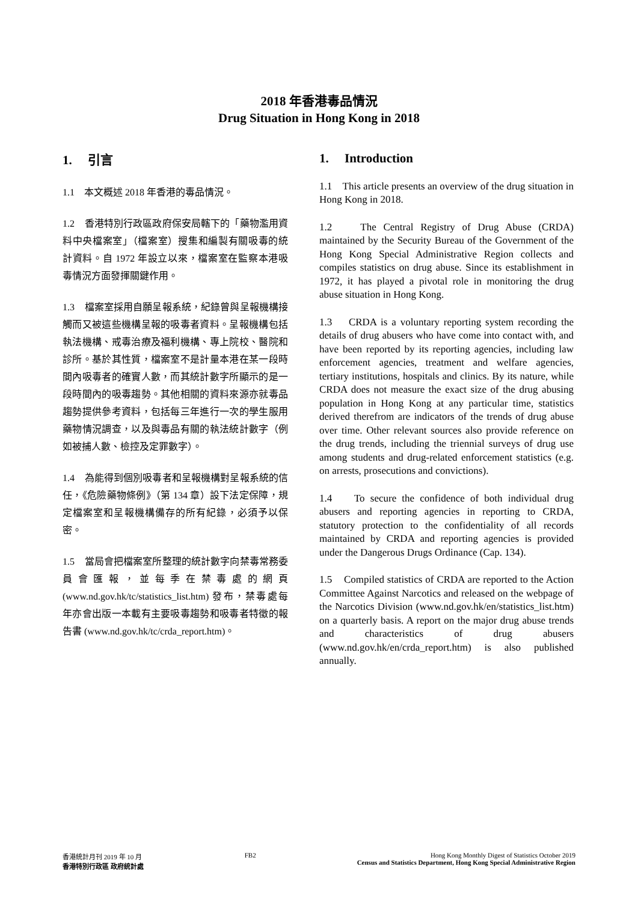2018 年香港毒品情況
Drug Situation in Hong Kong in 2018
1. 引言
1.1 本文概述 2018 年香港的毒品情況。
1.2 香港特別行政區政府保安局轄下的「藥物濫用資料中央檔案室」（檔案室）搜集和編製有關吸毒的統計資料。自 1972 年設立以來，檔案室在監察本港吸毒情況方面發揮關鍵作用。
1.3 檔案室採用自願呈報系統，紀錄曾與呈報機構接觸而又被這些機構呈報的吸毒者資料。呈報機構包括執法機構、戒毒治療及福利機構、專上院校、醫院和診所。基於其性質，檔案室不是計量本港在某一段時間內吸毒者的確實人數，而其統計數字所顯示的是一段時間內的吸毒趨勢。其他相關的資料來源亦就毒品趨勢提供參考資料，包括每三年進行一次的學生服用藥物情況調查，以及與毒品有關的執法統計數字（例如被捕人數、檢控及定罪數字）。
1.4 為能得到個別吸毒者和呈報機構對呈報系統的信任，《危險藥物條例》（第 134 章）設下法定保障，規定檔案室和呈報機構備存的所有紀錄，必須予以保密。
1.5 當局會把檔案室所整理的統計數字向禁毒常務委員會匯報，並每季在禁毒處的網頁 (www.nd.gov.hk/tc/statistics_list.htm) 發布，禁毒處每年亦會出版一本載有主要吸毒趨勢和吸毒者特徵的報告書 (www.nd.gov.hk/tc/crda_report.htm)。
1. Introduction
1.1 This article presents an overview of the drug situation in Hong Kong in 2018.
1.2 The Central Registry of Drug Abuse (CRDA) maintained by the Security Bureau of the Government of the Hong Kong Special Administrative Region collects and compiles statistics on drug abuse. Since its establishment in 1972, it has played a pivotal role in monitoring the drug abuse situation in Hong Kong.
1.3 CRDA is a voluntary reporting system recording the details of drug abusers who have come into contact with, and have been reported by its reporting agencies, including law enforcement agencies, treatment and welfare agencies, tertiary institutions, hospitals and clinics. By its nature, while CRDA does not measure the exact size of the drug abusing population in Hong Kong at any particular time, statistics derived therefrom are indicators of the trends of drug abuse over time. Other relevant sources also provide reference on the drug trends, including the triennial surveys of drug use among students and drug-related enforcement statistics (e.g. on arrests, prosecutions and convictions).
1.4 To secure the confidence of both individual drug abusers and reporting agencies in reporting to CRDA, statutory protection to the confidentiality of all records maintained by CRDA and reporting agencies is provided under the Dangerous Drugs Ordinance (Cap. 134).
1.5 Compiled statistics of CRDA are reported to the Action Committee Against Narcotics and released on the webpage of the Narcotics Division (www.nd.gov.hk/en/statistics_list.htm) on a quarterly basis. A report on the major drug abuse trends and characteristics of drug abusers (www.nd.gov.hk/en/crda_report.htm) is also published annually.
香港統計月刊 2019 年 10 月
香港特別行政區 政府統計處
FB2 Hong Kong Monthly Digest of Statistics October 2019
Census and Statistics Department, Hong Kong Special Administrative Region